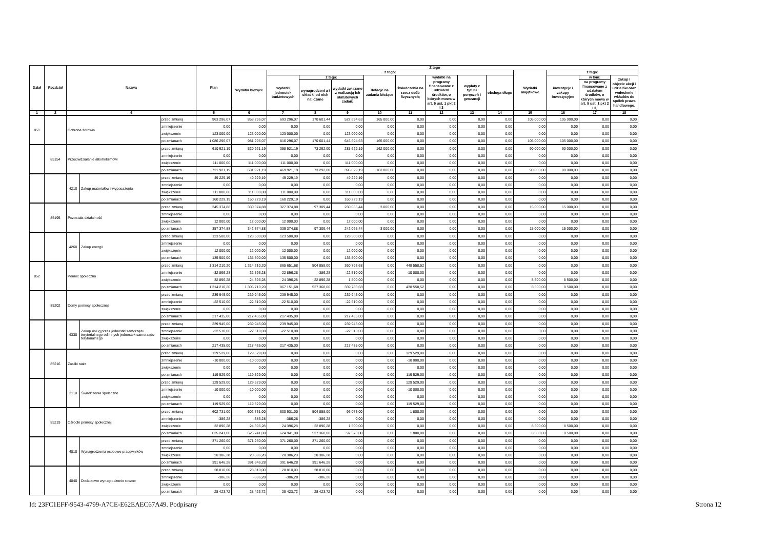| Dział | Rozdział | Nazwa | | | Plan | Z tego | | | | | | | | | | | | |
| --- | --- | --- | --- | --- | --- | --- | --- | --- | --- | --- | --- | --- | --- | --- | --- | --- | --- | --- |
| | | | | | | Wydatki bieżące | z tego: | | | | | | | | Wydatki majątkowe | z tego: | | |
| | | | | | | | wydatki jednostek budżetowych | z tego: | | dotacje na zadania bieżące | świadczenia na rzecz osób fizycznych; | wydatki na programy finansowane z udziałem środków, o których mowa w art. 5 ust. 1 pkt 2 i 3 | wypłaty z tytułu poręczeń i gwarancji | obsługa długu | | inwestycje i zakupy inwestycyjne | w tym: | zakup i objęcie akcji i udziałów oraz wniesienie wkładów do spółek prawa handlowego. |
| | | | | | | | | wynagrodzeni a i składki od nich naliczane | wydatki związane z realizacją ich statutowych zadań; | | | | | | | | na programy finansowane z udziałem środków, o których mowa w art. 5 ust. 1 pkt 2 i 3, | |
| 1 | 2 | 4 | | | 5 | 6 | 7 | 8 | 9 | 10 | 11 | 12 | 13 | 14 | 15 | 16 | 17 | 18 |
| 851 | | Ochrona zdrowia | | przed zmianą | 963 296,07 | 858 296,07 | 693 296,07 | 170 601,44 | 522 694,63 | 165 000,00 | 0,00 | 0,00 | 0,00 | 0,00 | 105 000,00 | 105 000,00 | 0,00 | 0,00 |
| | | | | zmniejszenie | 0,00 | 0,00 | 0,00 | 0,00 | 0,00 | 0,00 | 0,00 | 0,00 | 0,00 | 0,00 | 0,00 | 0,00 | 0,00 | 0,00 |
| | | | | zwiększenie | 123 000,00 | 123 000,00 | 123 000,00 | 0,00 | 123 000,00 | 0,00 | 0,00 | 0,00 | 0,00 | 0,00 | 0,00 | 0,00 | 0,00 | 0,00 |
| | | | | po zmianach | 1 086 296,07 | 981 296,07 | 816 296,07 | 170 601,44 | 645 694,63 | 165 000,00 | 0,00 | 0,00 | 0,00 | 0,00 | 105 000,00 | 105 000,00 | 0,00 | 0,00 |
| | 85154 | Przeciwdziałanie alkoholizmowi | | przed zmianą | 610 921,19 | 520 921,19 | 358 921,19 | 73 292,00 | 285 629,19 | 162 000,00 | 0,00 | 0,00 | 0,00 | 0,00 | 90 000,00 | 90 000,00 | 0,00 | 0,00 |
| | | | | zmniejszenie | 0,00 | 0,00 | 0,00 | 0,00 | 0,00 | 0,00 | 0,00 | 0,00 | 0,00 | 0,00 | 0,00 | 0,00 | 0,00 | 0,00 |
| | | | | zwiększenie | 111 000,00 | 111 000,00 | 111 000,00 | 0,00 | 111 000,00 | 0,00 | 0,00 | 0,00 | 0,00 | 0,00 | 0,00 | 0,00 | 0,00 | 0,00 |
| | | | | po zmianach | 721 921,19 | 631 921,19 | 469 921,19 | 73 292,00 | 396 629,19 | 162 000,00 | 0,00 | 0,00 | 0,00 | 0,00 | 90 000,00 | 90 000,00 | 0,00 | 0,00 |
| | | 4210 | Zakup materiałów i wyposażenia | przed zmianą | 49 229,19 | 49 229,19 | 49 229,19 | 0,00 | 49 229,19 | 0,00 | 0,00 | 0,00 | 0,00 | 0,00 | 0,00 | 0,00 | 0,00 | 0,00 |
| | | | | zmniejszenie | 0,00 | 0,00 | 0,00 | 0,00 | 0,00 | 0,00 | 0,00 | 0,00 | 0,00 | 0,00 | 0,00 | 0,00 | 0,00 | 0,00 |
| | | | | zwiększenie | 111 000,00 | 111 000,00 | 111 000,00 | 0,00 | 111 000,00 | 0,00 | 0,00 | 0,00 | 0,00 | 0,00 | 0,00 | 0,00 | 0,00 | 0,00 |
| | | | | po zmianach | 160 229,19 | 160 229,19 | 160 229,19 | 0,00 | 160 229,19 | 0,00 | 0,00 | 0,00 | 0,00 | 0,00 | 0,00 | 0,00 | 0,00 | 0,00 |
| | 85195 | Pozostała działalność | | przed zmianą | 345 374,88 | 330 374,88 | 327 374,88 | 97 309,44 | 230 065,44 | 3 000,00 | 0,00 | 0,00 | 0,00 | 0,00 | 15 000,00 | 15 000,00 | 0,00 | 0,00 |
| | | | | zmniejszenie | 0,00 | 0,00 | 0,00 | 0,00 | 0,00 | 0,00 | 0,00 | 0,00 | 0,00 | 0,00 | 0,00 | 0,00 | 0,00 | 0,00 |
| | | | | zwiększenie | 12 000,00 | 12 000,00 | 12 000,00 | 0,00 | 12 000,00 | 0,00 | 0,00 | 0,00 | 0,00 | 0,00 | 0,00 | 0,00 | 0,00 | 0,00 |
| | | | | po zmianach | 357 374,88 | 342 374,88 | 339 374,88 | 97 309,44 | 242 065,44 | 3 000,00 | 0,00 | 0,00 | 0,00 | 0,00 | 15 000,00 | 15 000,00 | 0,00 | 0,00 |
| | | 4260 | Zakup energii | przed zmianą | 123 500,00 | 123 500,00 | 123 500,00 | 0,00 | 123 500,00 | 0,00 | 0,00 | 0,00 | 0,00 | 0,00 | 0,00 | 0,00 | 0,00 | 0,00 |
| | | | | zmniejszenie | 0,00 | 0,00 | 0,00 | 0,00 | 0,00 | 0,00 | 0,00 | 0,00 | 0,00 | 0,00 | 0,00 | 0,00 | 0,00 | 0,00 |
| | | | | zwiększenie | 12 000,00 | 12 000,00 | 12 000,00 | 0,00 | 12 000,00 | 0,00 | 0,00 | 0,00 | 0,00 | 0,00 | 0,00 | 0,00 | 0,00 | 0,00 |
| | | | | po zmianach | 135 500,00 | 135 500,00 | 135 500,00 | 0,00 | 135 500,00 | 0,00 | 0,00 | 0,00 | 0,00 | 0,00 | 0,00 | 0,00 | 0,00 | 0,00 |
| 852 | | Pomoc społeczna | | przed zmianą | 1 314 210,20 | 1 314 210,20 | 865 651,68 | 504 858,00 | 360 793,68 | 0,00 | 448 558,52 | 0,00 | 0,00 | 0,00 | 0,00 | 0,00 | 0,00 | 0,00 |
| | | | | zmniejszenie | -32 896,28 | -32 896,28 | -22 896,28 | -386,28 | -22 510,00 | 0,00 | -10 000,00 | 0,00 | 0,00 | 0,00 | 0,00 | 0,00 | 0,00 | 0,00 |
| | | | | zwiększenie | 32 896,28 | 24 396,28 | 24 396,28 | 22 896,28 | 1 500,00 | 0,00 | 0,00 | 0,00 | 0,00 | 0,00 | 8 500,00 | 8 500,00 | 0,00 | 0,00 |
| | | | | po zmianach | 1 314 210,20 | 1 305 710,20 | 867 151,68 | 527 368,00 | 339 783,68 | 0,00 | 438 558,52 | 0,00 | 0,00 | 0,00 | 8 500,00 | 8 500,00 | 0,00 | 0,00 |
| | 85202 | Domy pomocy społecznej | | przed zmianą | 239 945,00 | 239 945,00 | 239 945,00 | 0,00 | 239 945,00 | 0,00 | 0,00 | 0,00 | 0,00 | 0,00 | 0,00 | 0,00 | 0,00 | 0,00 |
| | | | | zmniejszenie | -22 510,00 | -22 510,00 | -22 510,00 | 0,00 | -22 510,00 | 0,00 | 0,00 | 0,00 | 0,00 | 0,00 | 0,00 | 0,00 | 0,00 | 0,00 |
| | | | | zwiększenie | 0,00 | 0,00 | 0,00 | 0,00 | 0,00 | 0,00 | 0,00 | 0,00 | 0,00 | 0,00 | 0,00 | 0,00 | 0,00 | 0,00 |
| | | | | po zmianach | 217 435,00 | 217 435,00 | 217 435,00 | 0,00 | 217 435,00 | 0,00 | 0,00 | 0,00 | 0,00 | 0,00 | 0,00 | 0,00 | 0,00 | 0,00 |
| | | 4330 | Zakup usług przez jednostki samorządu terytorialnego od innych jednostek samorządu terytorialnego | przed zmianą | 239 945,00 | 239 945,00 | 239 945,00 | 0,00 | 239 945,00 | 0,00 | 0,00 | 0,00 | 0,00 | 0,00 | 0,00 | 0,00 | 0,00 | 0,00 |
| | | | | zmniejszenie | -22 510,00 | -22 510,00 | -22 510,00 | 0,00 | -22 510,00 | 0,00 | 0,00 | 0,00 | 0,00 | 0,00 | 0,00 | 0,00 | 0,00 | 0,00 |
| | | | | zwiększenie | 0,00 | 0,00 | 0,00 | 0,00 | 0,00 | 0,00 | 0,00 | 0,00 | 0,00 | 0,00 | 0,00 | 0,00 | 0,00 | 0,00 |
| | | | | po zmianach | 217 435,00 | 217 435,00 | 217 435,00 | 0,00 | 217 435,00 | 0,00 | 0,00 | 0,00 | 0,00 | 0,00 | 0,00 | 0,00 | 0,00 | 0,00 |
| | 85216 | Zasiłki stałe | | przed zmianą | 129 529,00 | 129 529,00 | 0,00 | 0,00 | 0,00 | 0,00 | 129 529,00 | 0,00 | 0,00 | 0,00 | 0,00 | 0,00 | 0,00 | 0,00 |
| | | | | zmniejszenie | -10 000,00 | -10 000,00 | 0,00 | 0,00 | 0,00 | 0,00 | -10 000,00 | 0,00 | 0,00 | 0,00 | 0,00 | 0,00 | 0,00 | 0,00 |
| | | | | zwiększenie | 0,00 | 0,00 | 0,00 | 0,00 | 0,00 | 0,00 | 0,00 | 0,00 | 0,00 | 0,00 | 0,00 | 0,00 | 0,00 | 0,00 |
| | | | | po zmianach | 119 529,00 | 119 529,00 | 0,00 | 0,00 | 0,00 | 0,00 | 119 529,00 | 0,00 | 0,00 | 0,00 | 0,00 | 0,00 | 0,00 | 0,00 |
| | | 3110 | Świadczenia społeczne | przed zmianą | 129 529,00 | 129 529,00 | 0,00 | 0,00 | 0,00 | 0,00 | 129 529,00 | 0,00 | 0,00 | 0,00 | 0,00 | 0,00 | 0,00 | 0,00 |
| | | | | zmniejszenie | -10 000,00 | -10 000,00 | 0,00 | 0,00 | 0,00 | 0,00 | -10 000,00 | 0,00 | 0,00 | 0,00 | 0,00 | 0,00 | 0,00 | 0,00 |
| | | | | zwiększenie | 0,00 | 0,00 | 0,00 | 0,00 | 0,00 | 0,00 | 0,00 | 0,00 | 0,00 | 0,00 | 0,00 | 0,00 | 0,00 | 0,00 |
| | | | | po zmianach | 119 529,00 | 119 529,00 | 0,00 | 0,00 | 0,00 | 0,00 | 119 529,00 | 0,00 | 0,00 | 0,00 | 0,00 | 0,00 | 0,00 | 0,00 |
| | 85219 | Ośrodki pomocy społecznej | | przed zmianą | 602 731,00 | 602 731,00 | 600 931,00 | 504 858,00 | 96 073,00 | 0,00 | 1 800,00 | 0,00 | 0,00 | 0,00 | 0,00 | 0,00 | 0,00 | 0,00 |
| | | | | zmniejszenie | -386,28 | -386,28 | -386,28 | -386,28 | 0,00 | 0,00 | 0,00 | 0,00 | 0,00 | 0,00 | 0,00 | 0,00 | 0,00 | 0,00 |
| | | | | zwiększenie | 32 896,28 | 24 396,28 | 24 396,28 | 22 896,28 | 1 500,00 | 0,00 | 0,00 | 0,00 | 0,00 | 0,00 | 8 500,00 | 8 500,00 | 0,00 | 0,00 |
| | | | | po zmianach | 635 241,00 | 626 741,00 | 624 941,00 | 527 368,00 | 97 573,00 | 0,00 | 1 800,00 | 0,00 | 0,00 | 0,00 | 8 500,00 | 8 500,00 | 0,00 | 0,00 |
| | | 4010 | Wynagrodzenia osobowe pracowników | przed zmianą | 371 260,00 | 371 260,00 | 371 260,00 | 371 260,00 | 0,00 | 0,00 | 0,00 | 0,00 | 0,00 | 0,00 | 0,00 | 0,00 | 0,00 | 0,00 |
| | | | | zmniejszenie | 0,00 | 0,00 | 0,00 | 0,00 | 0,00 | 0,00 | 0,00 | 0,00 | 0,00 | 0,00 | 0,00 | 0,00 | 0,00 | 0,00 |
| | | | | zwiększenie | 20 386,28 | 20 386,28 | 20 386,28 | 20 386,28 | 0,00 | 0,00 | 0,00 | 0,00 | 0,00 | 0,00 | 0,00 | 0,00 | 0,00 | 0,00 |
| | | | | po zmianach | 391 646,28 | 391 646,28 | 391 646,28 | 391 646,28 | 0,00 | 0,00 | 0,00 | 0,00 | 0,00 | 0,00 | 0,00 | 0,00 | 0,00 | 0,00 |
| | | 4040 | Dodatkowe wynagrodzenie roczne | przed zmianą | 28 810,00 | 28 810,00 | 28 810,00 | 28 810,00 | 0,00 | 0,00 | 0,00 | 0,00 | 0,00 | 0,00 | 0,00 | 0,00 | 0,00 | 0,00 |
| | | | | zmniejszenie | -386,28 | -386,28 | -386,28 | -386,28 | 0,00 | 0,00 | 0,00 | 0,00 | 0,00 | 0,00 | 0,00 | 0,00 | 0,00 | 0,00 |
| | | | | zwiększenie | 0,00 | 0,00 | 0,00 | 0,00 | 0,00 | 0,00 | 0,00 | 0,00 | 0,00 | 0,00 | 0,00 | 0,00 | 0,00 | 0,00 |
| | | | | po zmianach | 28 423,72 | 28 423,72 | 28 423,72 | 28 423,72 | 0,00 | 0,00 | 0,00 | 0,00 | 0,00 | 0,00 | 0,00 | 0,00 | 0,00 | 0,00 |
Id: 23FC1EFF-9543-4799-A7CE-E62EAEC67A49. Podpisany Strona 12